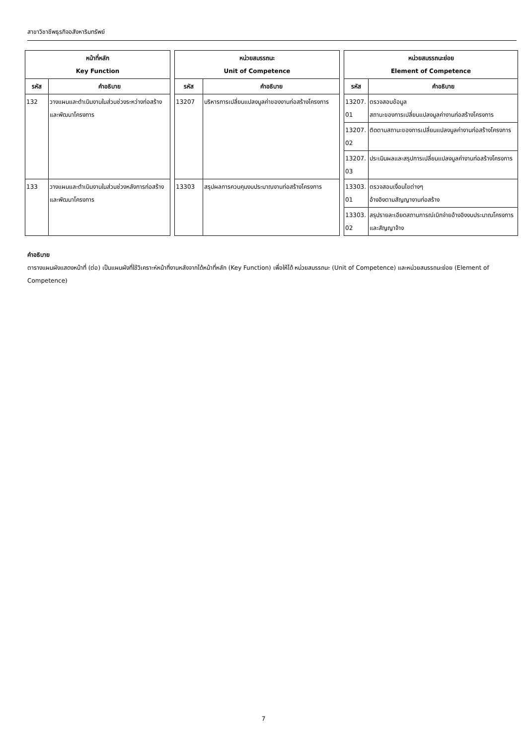สาขาวิชาชีพธุรกิจอสังหาริมทรัพย์
| หน้าที่หลัก Key Function | | | หน่วยสมรรถนะ Unit of Competence | | | หน่วยสมรรถนะย่อย Element of Competence | |
| รหัส | คำอธิบาย | | รหัส | คำอธิบาย | | รหัส | คำอธิบาย |
| 132 | วางแผนและดำเนินงานในส่วนช่วงระหว่างก่อสร้างและพัฒนาโครงการ | | 13207 | บริหารการเปลี่ยนแปลงมูลค่าของงานก่อสร้างโครงการ | | 13207. 01 | ตรวจสอบข้อมูล สถานะของการเปลี่ยนแปลงมูลค่างานก่อสร้างโครงการ |
| | | | | | | 13207. 02 | ติดตามสถานะของการเปลี่ยนแปลงมูลค่างานก่อสร้างโครงการ |
| | | | | | | 13207. 03 | ประเมินผลและสรุปการเปลี่ยนแปลงมูลค่างานก่อสร้างโครงการ |
| 133 | วางแผนและดำเนินงานในส่วนช่วงหลังการก่อสร้างและพัฒนาโครงการ | | 13303 | สรุปผลการควบคุมงบประมาณงานก่อสร้างโครงการ | | 13303. 01 | ตรวจสอบเงื่อนไขต่างๆ อ้างอิงตามสัญญางานก่อสร้าง |
| | | | | | | 13303. 02 | สรุปรายละเอียดสถานการณ์เบิกจ่ายอ้างอิงงบประมาณโครงการและสัญญาจ้าง |
คำอธิบาย
ตารางแผนผังแสดงหน้าที่ (ต่อ) เป็นแผนผังที่ใช้วิเคราะห์หน้าที่งานหลังจากได้หน้าที่หลัก (Key Function) เพื่อให้ได้ หน่วยสมรรถนะ (Unit of Competence) และหน่วยสมรรถนะย่อย (Element of Competence)
7